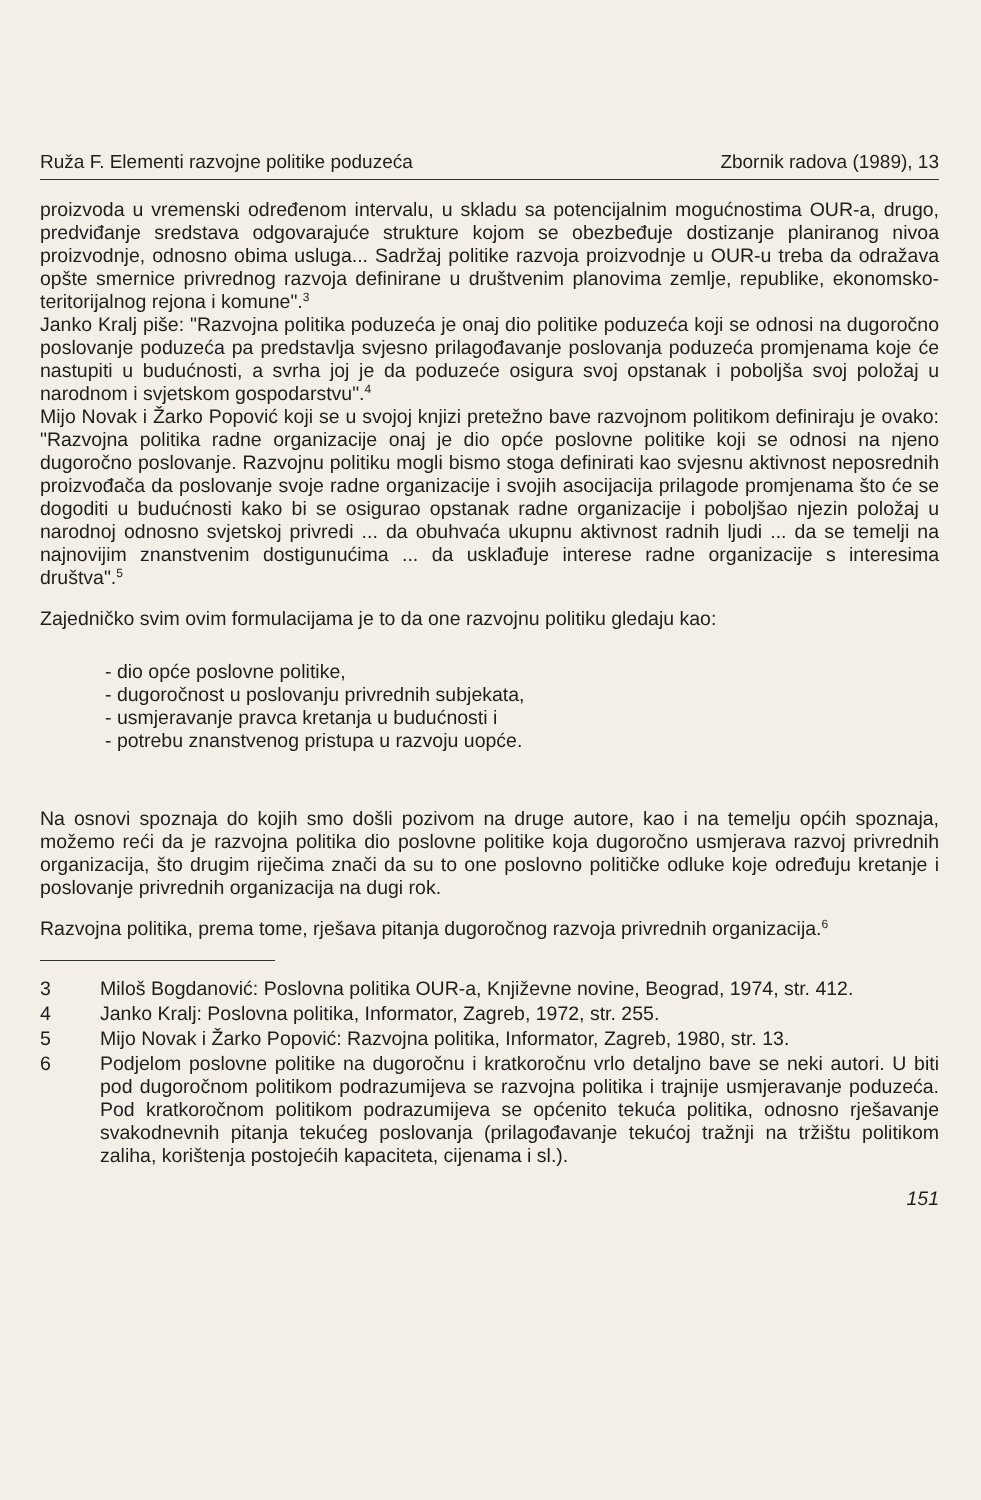Ruža F. Elementi razvojne politike poduzeća Zbornik radova (1989), 13
proizvoda u vremenski određenom intervalu, u skladu sa potencijalnim mogućnostima OUR-a, drugo, predviđanje sredstava odgovarajuće strukture kojom se obezbeđuje dostizanje planiranog nivoa proizvodnje, odnosno obima usluga... Sadržaj politike razvoja proizvodnje u OUR-u treba da odražava opšte smernice privrednog razvoja definirane u društvenim planovima zemlje, republike, ekonomsko-teritorijalnog rejona i komune".<sup>3</sup>
Janko Kralj piše: "Razvojna politika poduzeća je onaj dio politike poduzeća koji se odnosi na dugoročno poslovanje poduzeća pa predstavlja svjesno prilagođavanje poslovanja poduzeća promjenama koje će nastupiti u budućnosti, a svrha joj je da poduzeće osigura svoj opstanak i poboljša svoj položaj u narodnom i svjetskom gospodarstvu".<sup>4</sup>
Mijo Novak i Žarko Popović koji se u svojoj knjizi pretežno bave razvojnom politikom definiraju je ovako: "Razvojna politika radne organizacije onaj je dio opće poslovne politike koji se odnosi na njeno dugoročno poslovanje. Razvojnu politiku mogli bismo stoga definirati kao svjesnu aktivnost neposrednih proizvođača da poslovanje svoje radne organizacije i svojih asocijacija prilagode promjenama što će se dogoditi u budućnosti kako bi se osigurao opstanak radne organizacije i poboljšao njezin položaj u narodnoj odnosno svjetskoj privredi ... da obuhvaća ukupnu aktivnost radnih ljudi ... da se temelji na najnovijim znanstvenim dostigunućima ... da usklađuje interese radne organizacije s interesima društva".<sup>5</sup>
Zajedničko svim ovim formulacijama je to da one razvojnu politiku gledaju kao:
- dio opće poslovne politike,
- dugoročnost u poslovanju privrednih subjekata,
- usmjeravanje pravca kretanja u budućnosti i
- potrebu znanstvenog pristupa u razvoju uopće.
Na osnovi spoznaja do kojih smo došli pozivom na druge autore, kao i na temelju općih spoznaja, možemo reći da je razvojna politika dio poslovne politike koja dugoročno usmjerava razvoj privrednih organizacija, što drugim riječima znači da su to one poslovno političke odluke koje određuju kretanje i poslovanje privrednih organizacija na dugi rok.
Razvojna politika, prema tome, rješava pitanja dugoročnog razvoja privrednih organizacija.<sup>6</sup>
3 Miloš Bogdanović: Poslovna politika OUR-a, Književne novine, Beograd, 1974, str. 412.
4 Janko Kralj: Poslovna politika, Informator, Zagreb, 1972, str. 255.
5 Mijo Novak i Žarko Popović: Razvojna politika, Informator, Zagreb, 1980, str. 13.
6 Podjelom poslovne politike na dugoročnu i kratkoročnu vrlo detaljno bave se neki autori. U biti pod dugoročnom politikom podrazumijeva se razvojna politika i trajnije usmjeravanje poduzeća. Pod kratkoročnom politikom podrazumijeva se općenito tekuća politika, odnosno rješavanje svakodnevnih pitanja tekućeg poslovanja (prilagođavanje tekućoj tražnji na tržištu politikom zaliha, korištenja postojećih kapaciteta, cijenama i sl.).
151